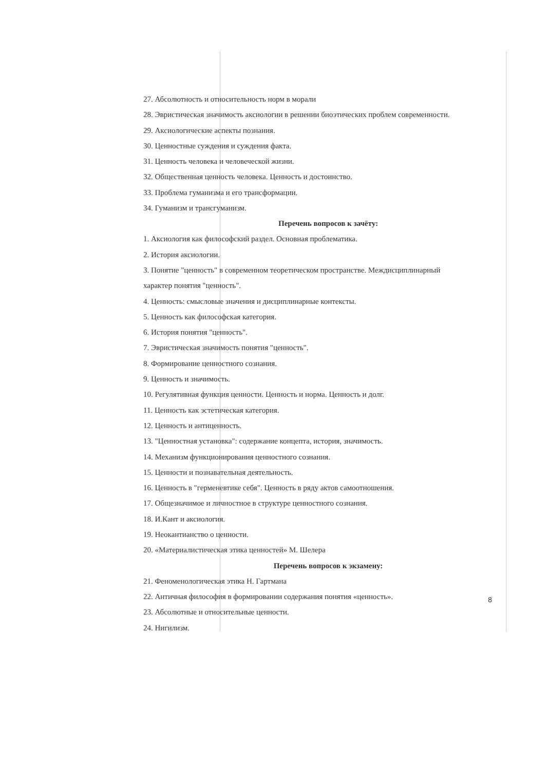27. Абсолютность и относительность норм в морали
28. Эвристическая значимость аксиологии в решении биоэтических проблем современности.
29. Аксиологические аспекты познания.
30. Ценностные суждения и суждения факта.
31. Ценность человека и человеческой жизни.
32. Общественная ценность человека. Ценность и достоинство.
33. Проблема гуманизма и его трансформации.
34. Гуманизм и трансгуманизм.
Перечень вопросов к зачёту:
1. Аксиология как философский раздел. Основная проблематика.
2. История аксиологии.
3. Понятие "ценность" в современном теоретическом пространстве. Междисциплинарный
характер понятия "ценность".
4. Ценность: смысловые значения и дисциплинарные контексты.
5. Ценность как философская категория.
6. История понятия "ценность".
7. Эвристическая значимость понятия "ценность".
8. Формирование ценностного сознания.
9. Ценность и значимость.
10. Регулятивная функция ценности. Ценность и норма. Ценность и долг.
11. Ценность как эстетическая категория.
12. Ценность и антиценность.
13. "Ценностная установка": содержание концепта, история, значимость.
14. Механизм функционирования ценностного сознания.
15. Ценности и познавательная деятельность.
16. Ценность в "герменевтике себя". Ценность в ряду актов самоотношения.
17. Общезначимое и личностное в структуре ценностного сознания.
18. И.Кант и аксиология.
19. Неокантианство о ценности.
20. «Материалистическая этика ценностей» М. Шелера
Перечень вопросов к экзамену:
21. Феноменологическая этика Н. Гартмана
22. Античная философия в формировании содержания понятия «ценность».
23. Абсолютные и относительные ценности.
24. Нигилизм.
8